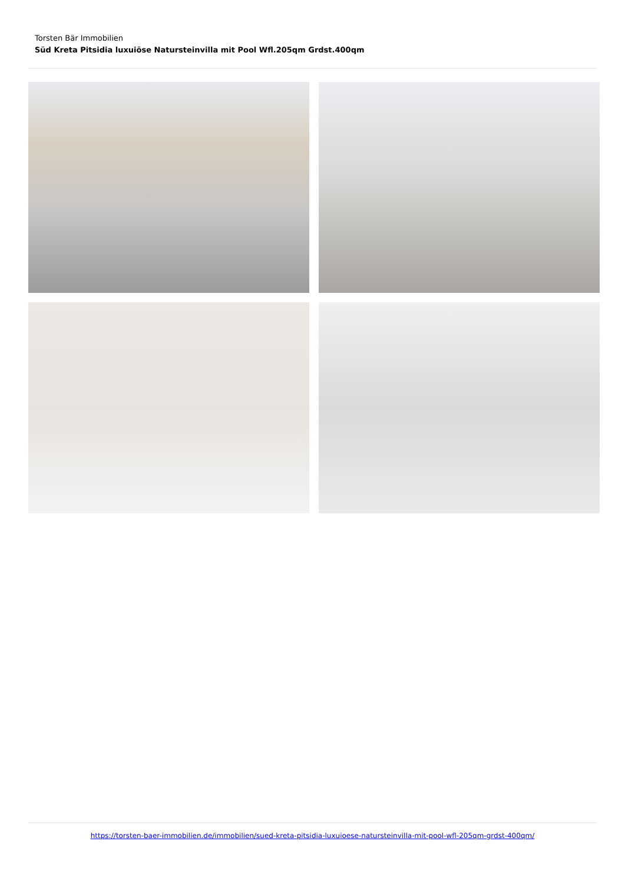Torsten Bär Immobilien
Süd Kreta Pitsidia luxuiöse Natursteinvilla mit Pool Wfl.205qm Grdst.400qm
https://torsten-baer-immobilien.de/immobilien/sued-kreta-pitsidia-luxuioese-natursteinvilla-mit-pool-wfl-205qm-grdst-400qm/